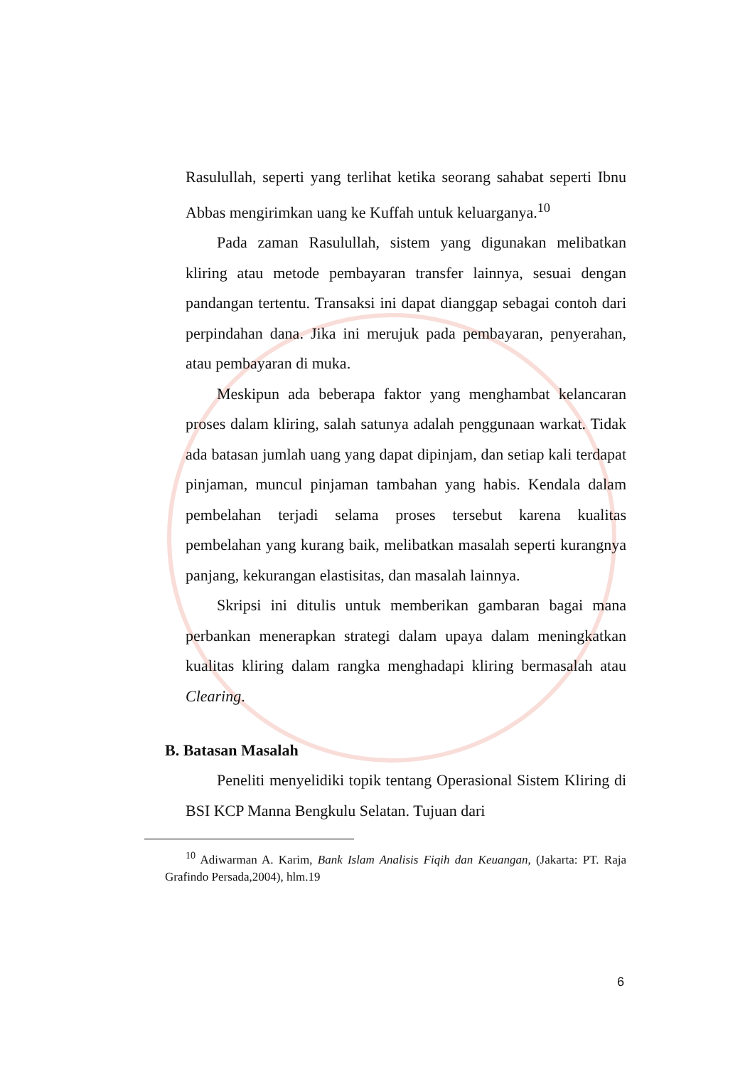Rasulullah, seperti yang terlihat ketika seorang sahabat seperti Ibnu Abbas mengirimkan uang ke Kuffah untuk keluarganya.<sup>10</sup>
Pada zaman Rasulullah, sistem yang digunakan melibatkan kliring atau metode pembayaran transfer lainnya, sesuai dengan pandangan tertentu. Transaksi ini dapat dianggap sebagai contoh dari perpindahan dana. Jika ini merujuk pada pembayaran, penyerahan, atau pembayaran di muka.
Meskipun ada beberapa faktor yang menghambat kelancaran proses dalam kliring, salah satunya adalah penggunaan warkat. Tidak ada batasan jumlah uang yang dapat dipinjam, dan setiap kali terdapat pinjaman, muncul pinjaman tambahan yang habis. Kendala dalam pembelahan terjadi selama proses tersebut karena kualitas pembelahan yang kurang baik, melibatkan masalah seperti kurangnya panjang, kekurangan elastisitas, dan masalah lainnya.
Skripsi ini ditulis untuk memberikan gambaran bagai mana perbankan menerapkan strategi dalam upaya dalam meningkatkan kualitas kliring dalam rangka menghadapi kliring bermasalah atau Clearing.
B. Batasan Masalah
Peneliti menyelidiki topik tentang Operasional Sistem Kliring di BSI KCP Manna Bengkulu Selatan. Tujuan dari
<sup>10</sup> Adiwarman A. Karim, Bank Islam Analisis Fiqih dan Keuangan, (Jakarta: PT. Raja Grafindo Persada,2004), hlm.19
6